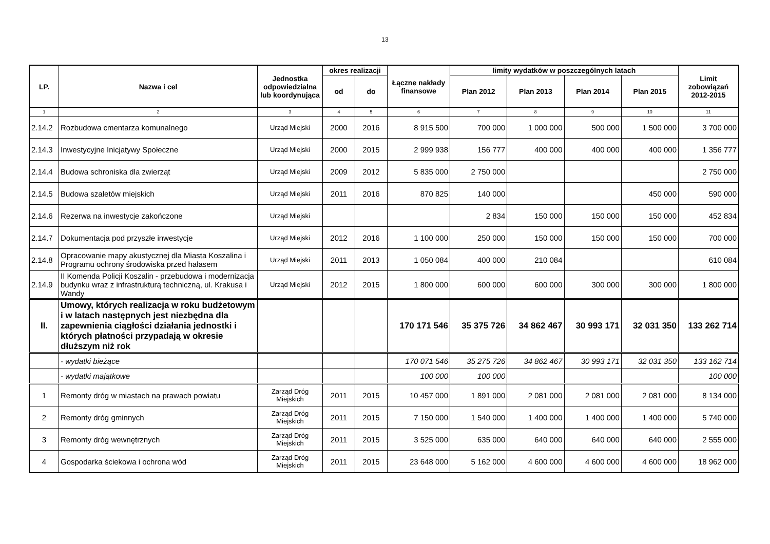13
| LP. | Nazwa i cel | Jednostka odpowiedzialna lub koordynująca | okres realizacji | | Łączne nakłady finansowe | limity wydatków w poszczególnych latach | | | | Limit zobowiązań 2012-2015 |
| --- | --- | --- | --- | --- | --- | --- | --- | --- | --- | --- |
| | | | od | do | | Plan 2012 | Plan 2013 | Plan 2014 | Plan 2015 | |
| 1 | 2 | 3 | 4 | 5 | 6 | 7 | 8 | 9 | 10 | 11 |
| 2.14.2 | Rozbudowa cmentarza komunalnego | Urząd Miejski | 2000 | 2016 | 8 915 500 | 700 000 | 1 000 000 | 500 000 | 1 500 000 | 3 700 000 |
| 2.14.3 | Inwestycyjne Inicjatywy Społeczne | Urząd Miejski | 2000 | 2015 | 2 999 938 | 156 777 | 400 000 | 400 000 | 400 000 | 1 356 777 |
| 2.14.4 | Budowa schroniska dla zwierząt | Urząd Miejski | 2009 | 2012 | 5 835 000 | 2 750 000 | | | | 2 750 000 |
| 2.14.5 | Budowa szaletów miejskich | Urząd Miejski | 2011 | 2016 | 870 825 | 140 000 | | | 450 000 | 590 000 |
| 2.14.6 | Rezerwa na inwestycje zakończone | Urząd Miejski | | | | 2 834 | 150 000 | 150 000 | 150 000 | 452 834 |
| 2.14.7 | Dokumentacja pod przyszłe inwestycje | Urząd Miejski | 2012 | 2016 | 1 100 000 | 250 000 | 150 000 | 150 000 | 150 000 | 700 000 |
| 2.14.8 | Opracowanie mapy akustycznej dla Miasta Koszalina i Programu ochrony środowiska przed hałasem | Urząd Miejski | 2011 | 2013 | 1 050 084 | 400 000 | 210 084 | | | 610 084 |
| 2.14.9 | II Komenda Policji Koszalin - przebudowa i modernizacja budynku wraz z infrastrukturą techniczną, ul. Krakusa i Wandy | Urząd Miejski | 2012 | 2015 | 1 800 000 | 600 000 | 600 000 | 300 000 | 300 000 | 1 800 000 |
| II. | Umowy, których realizacja w roku budżetowym i w latach następnych jest niezbędna dla zapewnienia ciągłości działania jednostki i których płatności przypadają w okresie dłuższym niż rok | | | | 170 171 546 | 35 375 726 | 34 862 467 | 30 993 171 | 32 031 350 | 133 262 714 |
| | - wydatki bieżące | | | | 170 071 546 | 35 275 726 | 34 862 467 | 30 993 171 | 32 031 350 | 133 162 714 |
| | - wydatki majątkowe | | | | 100 000 | 100 000 | | | | 100 000 |
| 1 | Remonty dróg w miastach na prawach powiatu | Zarząd Dróg Miejskich | 2011 | 2015 | 10 457 000 | 1 891 000 | 2 081 000 | 2 081 000 | 2 081 000 | 8 134 000 |
| 2 | Remonty dróg gminnych | Zarząd Dróg Miejskich | 2011 | 2015 | 7 150 000 | 1 540 000 | 1 400 000 | 1 400 000 | 1 400 000 | 5 740 000 |
| 3 | Remonty dróg wewnętrznych | Zarząd Dróg Miejskich | 2011 | 2015 | 3 525 000 | 635 000 | 640 000 | 640 000 | 640 000 | 2 555 000 |
| 4 | Gospodarka ściekowa i ochrona wód | Zarząd Dróg Miejskich | 2011 | 2015 | 23 648 000 | 5 162 000 | 4 600 000 | 4 600 000 | 4 600 000 | 18 962 000 |